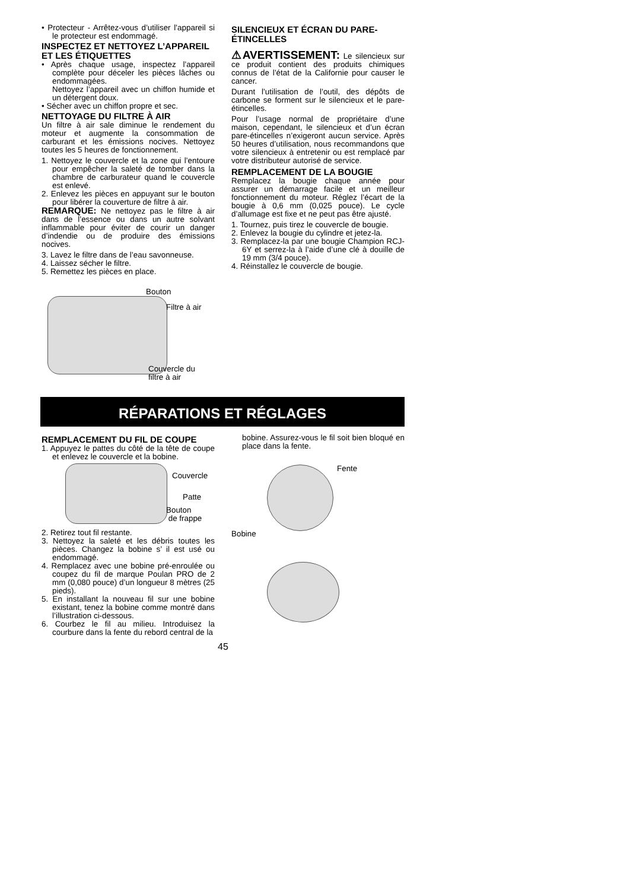• Protecteur - Arrêtez-vous d’utiliser l’appareil si le protecteur est endommagé.
INSPECTEZ ET NETTOYEZ L’APPAREIL ET LES ÉTIQUETTES
• Après chaque usage, inspectez l’appareil complète pour déceler les pièces lâches ou endommagées.
Nettoyez l’appareil avec un chiffon humide et un détergent doux.
• Sécher avec un chiffon propre et sec.
NETTOYAGE DU FILTRE À AIR
Un filtre à air sale diminue le rendement du moteur et augmente la consommation de carburant et les émissions nocives. Nettoyez toutes les 5 heures de fonctionnement.
1. Nettoyez le couvercle et la zone qui l’entoure pour empêcher la saleté de tomber dans la chambre de carburateur quand le couvercle est enlevé.
2. Enlevez les pièces en appuyant sur le bouton pour libérer la couverture de filtre à air.
REMARQUE: Ne nettoyez pas le filtre à air dans de l’essence ou dans un autre solvant inflammable pour éviter de courir un danger d’indendie ou de produire des émissions nocives.
3. Lavez le filtre dans de l’eau savonneuse.
4. Laissez sécher le filtre.
5. Remettez les pièces en place.
Bouton
Filtre à air
Couvercle du
filtre à air
SILENCIEUX ET ÉCRAN DU PARE-ÉTINCELLES
⚠AVERTISSEMENT: Le silencieux sur ce produit contient des produits chimiques connus de l’état de la Californie pour causer le cancer.
Durant l’utilisation de l’outil, des dépôts de carbone se forment sur le silencieux et le pare-étincelles.
Pour l’usage normal de propriétaire d’une maison, cependant, le silencieux et d’un écran pare-étincelles n’exigeront aucun service. Après 50 heures d’utilisation, nous recommandons que votre silencieux à entretenir ou est remplacé par votre distributeur autorisé de service.
REMPLACEMENT DE LA BOUGIE
Remplacez la bougie chaque année pour assurer un démarrage facile et un meilleur fonctionnement du moteur. Réglez l’écart de la bougie à 0,6 mm (0,025 pouce). Le cycle d’allumage est fixe et ne peut pas être ajusté.
1. Tournez, puis tirez le couvercle de bougie.
2. Enlevez la bougie du cylindre et jetez-la.
3. Remplacez-la par une bougie Champion RCJ-6Y et serrez-la à l’aide d’une clé à douille de 19 mm (3/4 pouce).
4. Réinstallez le couvercle de bougie.
RÉPARATIONS ET RÉGLAGES
REMPLACEMENT DU FIL DE COUPE
1. Appuyez le pattes du côté de la tête de coupe et enlevez le couvercle et la bobine.
Couvercle
Patte
Bouton
de frappe
2. Retirez tout fil restante.
3. Nettoyez la saleté et les débris toutes les pièces. Changez la bobine s’ il est usé ou endommagé.
4. Remplacez avec une bobine pré-enroulée ou coupez du fil de marque Poulan PRO de 2 mm (0,080 pouce) d’un longueur 8 mètres (25 pieds).
5. En installant la nouveau fil sur une bobine existant, tenez la bobine comme montré dans l’illustration ci-dessous.
6. Courbez le fil au milieu. Introduisez la courbure dans la fente du rebord central de la
bobine. Assurez-vous le fil soit bien bloqué en place dans la fente.
Fente
Bobine
45